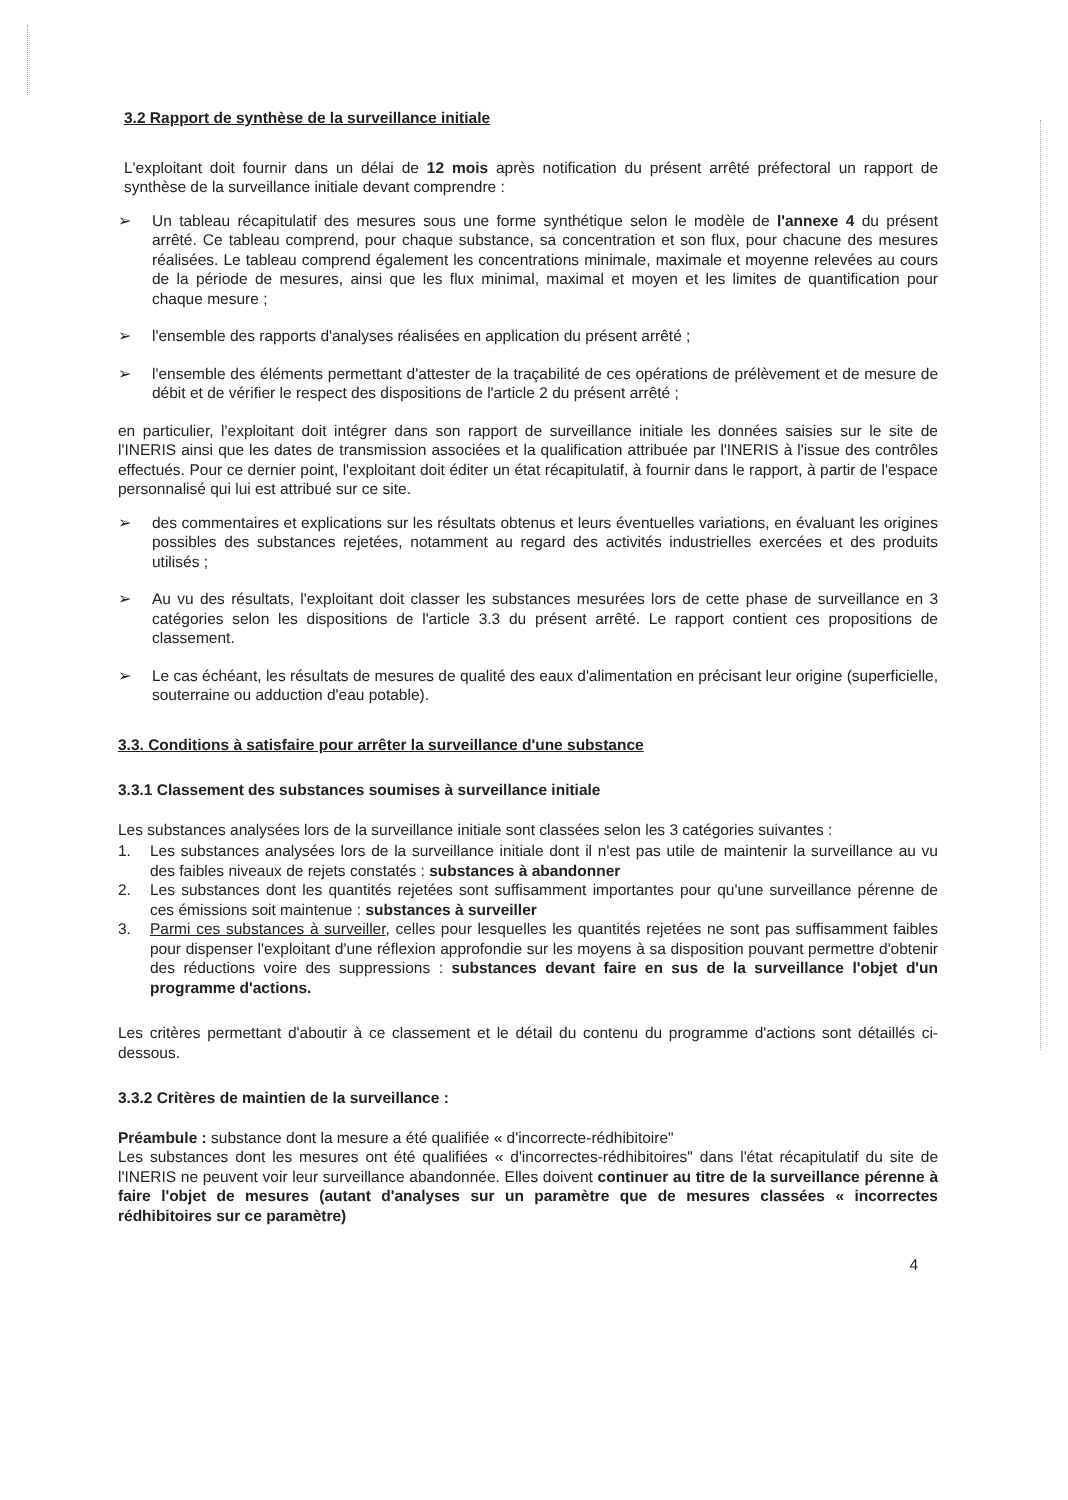3.2 Rapport de synthèse de la surveillance initiale
L'exploitant doit fournir dans un délai de 12 mois après notification du présent arrêté préfectoral un rapport de synthèse de la surveillance initiale devant comprendre :
➢ Un tableau récapitulatif des mesures sous une forme synthétique selon le modèle de l'annexe 4 du présent arrêté. Ce tableau comprend, pour chaque substance, sa concentration et son flux, pour chacune des mesures réalisées. Le tableau comprend également les concentrations minimale, maximale et moyenne relevées au cours de la période de mesures, ainsi que les flux minimal, maximal et moyen et les limites de quantification pour chaque mesure ;
➢ l'ensemble des rapports d'analyses réalisées en application du présent arrêté ;
➢ l'ensemble des éléments permettant d'attester de la traçabilité de ces opérations de prélèvement et de mesure de débit et de vérifier le respect des dispositions de l'article 2 du présent arrêté ;
en particulier, l'exploitant doit intégrer dans son rapport de surveillance initiale les données saisies sur le site de l'INERIS ainsi que les dates de transmission associées et la qualification attribuée par l'INERIS à l'issue des contrôles effectués. Pour ce dernier point, l'exploitant doit éditer un état récapitulatif, à fournir dans le rapport, à partir de l'espace personnalisé qui lui est attribué sur ce site.
➢ des commentaires et explications sur les résultats obtenus et leurs éventuelles variations, en évaluant les origines possibles des substances rejetées, notamment au regard des activités industrielles exercées et des produits utilisés ;
➢ Au vu des résultats, l'exploitant doit classer les substances mesurées lors de cette phase de surveillance en 3 catégories selon les dispositions de l'article 3.3 du présent arrêté. Le rapport contient ces propositions de classement.
➢ Le cas échéant, les résultats de mesures de qualité des eaux d'alimentation en précisant leur origine (superficielle, souterraine ou adduction d'eau potable).
3.3. Conditions à satisfaire pour arrêter la surveillance d'une substance
3.3.1 Classement des substances soumises à surveillance initiale
Les substances analysées lors de la surveillance initiale sont classées selon les 3 catégories suivantes :
1. Les substances analysées lors de la surveillance initiale dont il n'est pas utile de maintenir la surveillance au vu des faibles niveaux de rejets constatés : substances à abandonner
2. Les substances dont les quantités rejetées sont suffisamment importantes pour qu'une surveillance pérenne de ces émissions soit maintenue : substances à surveiller
3. Parmi ces substances à surveiller, celles pour lesquelles les quantités rejetées ne sont pas suffisamment faibles pour dispenser l'exploitant d'une réflexion approfondie sur les moyens à sa disposition pouvant permettre d'obtenir des réductions voire des suppressions : substances devant faire en sus de la surveillance l'objet d'un programme d'actions.
Les critères permettant d'aboutir à ce classement et le détail du contenu du programme d'actions sont détaillés ci-dessous.
3.3.2 Critères de maintien de la surveillance :
Préambule : substance dont la mesure a été qualifiée « d'incorrecte-rédhibitoire"
Les substances dont les mesures ont été qualifiées « d'incorrectes-rédhibitoires" dans l'état récapitulatif du site de l'INERIS ne peuvent voir leur surveillance abandonnée. Elles doivent continuer au titre de la surveillance pérenne à faire l'objet de mesures (autant d'analyses sur un paramètre que de mesures classées « incorrectes rédhibitoires sur ce paramètre)
4